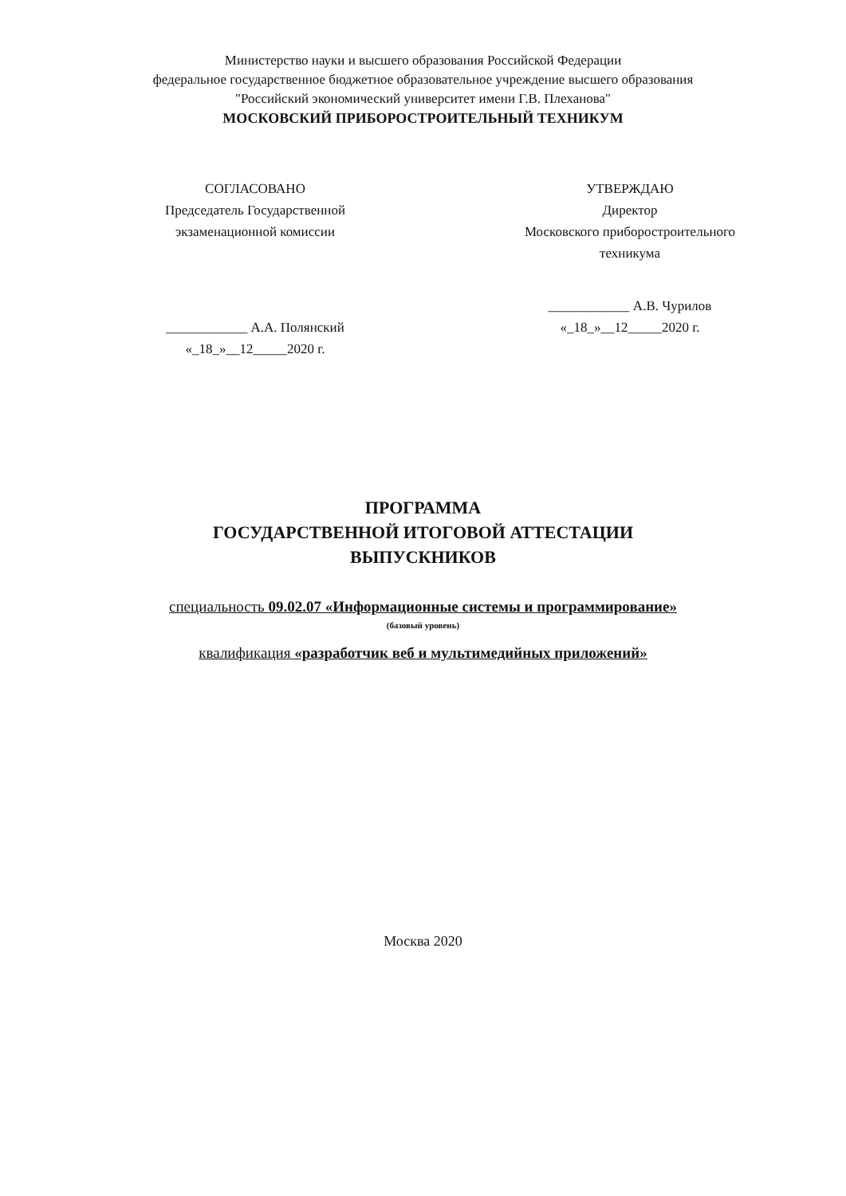Министерство науки и высшего образования Российской Федерации
федеральное государственное бюджетное образовательное учреждение высшего образования
"Российский экономический университет имени Г.В. Плеханова"
МОСКОВСКИЙ ПРИБОРОСТРОИТЕЛЬНЫЙ ТЕХНИКУМ
СОГЛАСОВАНО
Председатель Государственной
экзаменационной комиссии
____________ А.А. Полянский
«_18_»__12_____2020 г.
УТВЕРЖДАЮ
Директор
Московского приборостроительного
техникума
____________ А.В. Чурилов
«_18_»__12_____2020 г.
ПРОГРАММА
ГОСУДАРСТВЕННОЙ ИТОГОВОЙ АТТЕСТАЦИИ
ВЫПУСКНИКОВ
специальность 09.02.07 «Информационные системы и программирование»
(базовый уровень)
квалификация «разработчик веб и мультимедийных приложений»
Москва 2020